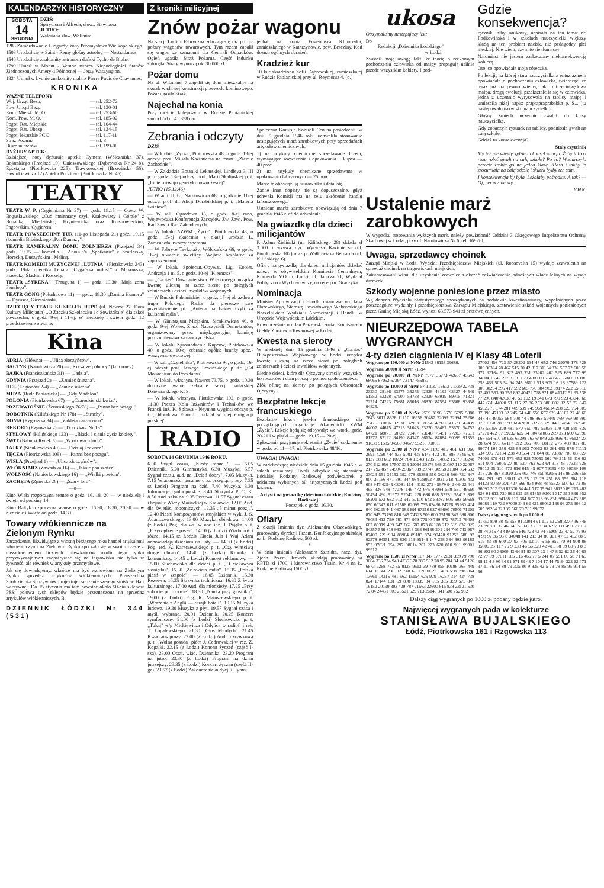KALENDARZYK HISTORYCZNY
SOBOTA
14
GRUDNIA
DZIŚ:
Spirydiona i Alfreda; słow.: Stawibora.
JUTRO:
Waleriana słow. Wolimira
1283 Zamordowanie Ludgardy, żony Przemysława Wielkopolskiego.
1503 Urodził się w Saint - Remy głośny astrolog — Nostradamus.
1546 Urodził się znakomity astronom duński Tycho de Brahe.
1799 Umarł w Monnt - Vernon twórca Niepodległości Stanów Zjednoczonych Ameryki Północnej — Jerzy Waszyngton.
1824 Umarł w Lyonie znakomity malarz Pierre Puvis de Chavannes.
KRONIKA
WAŻNE TELEFONY
| Woj. Urząd Bezp. | — tel. 252-72 |
| Pow. Urząd Bezp. | — tel. 130-01 |
| Kom. Miejsk. M. O. | — tel. 253-60 |
| Kom. Pow. M. O. | — tel. 185-02 |
| Pogot. Rat. Miejskie | — tel. 104-44 |
| Pogot. Rat. Ubezp. | — tel. 134-15 |
| Pogot. lekarskie PCK | — tel. 117-11 |
| Straż Pożarna | — tel. 8 |
| Biuro numerów | — tel. 199-00 |
DYŻURY APTEK:
Dzisiejszej nocy dyżurują apteki: Cymera (Wólczańska 37), Bojarskiego (Przejazd 19), Unieszowskiego (Dąbrowska Nr 24 b), Epsztajna (Piotrkowska 225), Trawkowskiej (Brzezińska 56), Pawlukiewicza 12) Apteka Pocztowa (Piotrkowska Nr 46).
TEATRY
TEATR W. P. (Cegielniana Nr 27) — godz. 19.15 — Opera W. Bogusławskiego „Cud mniemany czyli Krakowiacy i Górale" z Bonacką, Miedzińską, Hryniewicką oraz Krasnowieckim, Pagowskim, Cygierem.
TEATR POWSZECHNY TUR (11-go Listopada 21) godz. 19.15 (komedia Blizińskiego „Pan Damazy".
TEATR KAMERALNY DOMU ŻOŁNIERZA (Przejazd 34) godz. 19.15 — komedia J. Anouilh'a „Spotkanie" z Szaflarską, Horecką, Duszyńskim i Meliną.
TEATR KOMEDII MUZYCZNEJ „LUTNIA" (Piotrkowska 243) godz. 19-ta operetka Lehara „Cygańska miłość" z Makowską, Piasecką, Ślaskim i Koszelą.
TEATR „SYRENA" (Traugutta 1) — godz. 19.30 „Moja żona Penelopa".
TEATR GONG (Południowa 11) — godz. 19.30 „Danina Humoru" — Dymsza, Gierasieński.
DZIECIĘCY TEATR KUKIEŁEK RTPD (ul. Nawrot 27. Dom Kultury Milicjanta) „O Zaczku Szkolaczku i o Sowiżdżale" dla szkół powszechn. o godz. 9-ej i 11-ej. W niedzielę i święta godz. 12 przedstawienie otwarte.
Kina
ADRIA (Główna) — „Ulica złoczyńców".
BAŁTYK (Narutowicza 20) — „Korsarze północy" (kolorowy).
BAJKA (Franciszkańska 31) — „Jadzia".
GDYNIA (Przejazd 2) — „Zamieć śnieżna".
HEL (Legionów 2/4) — „Zamieć śnieżna".
MUZA (Ruda Pabianicka) — „Gdy Madelon".
POLONIA (Piotrkowska 67) — „Czarodziejski kwiat".
PRZEDWIOŚNIE (Żeromskiego 76/78) — „Panna bez posagu".
ROBOTNIK (Kilińskiego Nr 178) — „Strachy".
ROMA (Rzgowska 84) — „Zaklęta narzeczona".
REKORD (Rzgowska 2) — „Dorożkarz Nr 13".
STYLOWY (Kilińskiego 123) — „Blaski i cienie życia kobiety".
ŚWIT (Bałucki Rynek 5) — „W okowach lodu".
TATRY (Sienkiewicza 40) — „Dzisiaj i zawsze".
TĘCZA (Piotrkowska 108) — „Panna bez posagu".
WISŁA (Przejazd 1) — „Ulica złoczyńców".
WŁÓKNIARZ (Zawadzka 16) — „Jaśnie pan szofer".
WOLNOŚĆ (Napiórkowskiego 16) — „Wielki przełom".
ZACHĘTA (Zgierska 26) — „Szary lord".
—o—
Kino Wisła rozpoczyna seanse o godz. 16, 18, 20 — w niedzielę i święta od godziny 14.
Kino Bałtyk rozpoczyna seanse o godz. 16.30, 18.30, 20.30 — w niedziele i święta od godz. 14.30.
Towary włókiennicze na Zielonym Rynku
Zarządzenie, likwidujące z wiosną bieżącego roku handel artykułami włókienniczymi na Zielonym Rynku spotkało się w swoim czasie z niezadowoleniem licznych mieszkańców okolic tego rynku przyzwyczajonych zaopatrywać się na targowisku nie tylko w żywność, ale również w artykuły przemysłowe.
Jak się dowiadujemy, wkrótce ma być wznowiona na Zielonym Rynku sprzedaż artykułów włókienniczych. Powszechna Spółdzielnia Spożywców projektuje założenie szeregu stoisk w Hali warzywnej. Do 15 stycznia ma tam powstać około 50-ciu sklepów PSS; połowa tych sklepów będzie przeznaczona na sprzedaż artykułów włókienniczych. B.
DZIENNIK ŁÓDZKI Nr 344 (531)
Z kroniki milicyjnej
Znów pożar wagonu
Na stacji Łódź - Fabryczna zdarzają się raz po raz pożary wagonów towarowych. Tym razem zapalił się wagon ze szmatami dla Centrali Odpadków. Ogień ugasiła Straż Pożarna. Część ładunku spłonęła. Straty wynoszą ok. 30.000 zł.
Pożar domu
Na ul. Wiśnianej 7 zapalił się dom mieszkalny na skutek wadliwej konstrukcji przewodu kominowego. Pożar ugasiła Straż.
Najechał na konia
Przy moście kolejowym w Rudzie Pabianickiej samochód nr 41.358 na-
jechał na konia Eugeniusza Klimczyka, zamieszkałego w Katarzynowie, pow. Brzeziny. Koń doznał ogólnych obrażeń.
Kradzież kur
10 kur skradziono Zofii Dąbrowskiej, zamieszkałej w Rudzie Pabianickiej przy ul. Reymonta 4. (o.)
Zebrania i odczyty
DZIŚ
— W klubie „Życia", Piotrkowska 48, o godz. 19-ej odczyt prez. Miliała Kazimierza na temat: „Ziemie Zachodnie".
— W Zakładzie Botaniki Lekarskiej, Lindleya 3, III p., o godz. 18-ej odczyt prof. Marii Skalińskiej p. t. „Linie rozwoju genetyki nowoczesnej".
JUTRO (15.12.46)
— W auli U. Ł., Narutowicza 68, o godzinie 11-ej odczyt prof. dr. Alicji Dorabialskiej p. t. „Materia światów".
— W sali, Ogrodowa 18, o godz. 8-ej rano, Wojewódzka Konferencja Zarządów Zw. Zaw., Pow. Rad Zaw. i Rad Zakładowych.
— W lokalu AZWM „Życie", Piotrkowska 48, o godz. 15-ej akademia z okazji urodzin L. Zamenhofa, twórcy esperanta.
— W Fabryce Trykotaży, Wólczańska 66, o godz. 16-ej otwarcie świetlicy. Wejście bezpłatne za zaproszeniami.
— W lokalu Społeczn.-Obywat. Ligi Kobiet, Andrzeja 1 m. 5, o godz. 10-ej „Kiermasz".
— „Caritas" Duszpasterstwa Wojskowego urządza kwestę uliczną na rzecz sierot po poległych żołnierzach i dzieci inwalidów wojennych.
— W Rudzie Pabianickiej, o godz. 17-ej objazdowa trupa Polskiego Radia da pierwsze swe przedstawienie pt. „Antena na bakier czyli za kulisami radia".
— W Gimnazjum Miejskim, Sienkiewicza 46, o godz. 9-ej Wojew. Zjazd Nauczycieli Demokratów, organizowany przez międzypartyjną komisję porozumiewawczą nauczycielską.
— W lokalu Zgromadzenia Kupców, Piotrkowska 40, o godz. 10-ej zebranie ogólne branży spoż.-warzywno-owocowej.
— W sali „Czytelnika", Piotrkowska 96, o godz. 16-ej odczyt prof. Jerzego Lewińskiego p. t.: „Od Monachium do Poczdamu".
— W lokalu własnym, Nawrot 73/75, o godz. 10.30 doroczne walne zebranie sekcji kolarskiej Dziewiarskiego K. S.
— W lokalu własnym, Piotrkowska 102, o godz. 11.30 Prezes Koła Inżynierów i Techników we Francji inż. K. Spława - Neyman wygłosi odczyt p. t. „Odbudowa Francji i udział w niej emigracji polskiej".
RADIO
SOBOTA 14 GRUDNIA 1946 ROKU.
6.00 Sygnł czasu, „Kiedy ranne...". — 6.05 Dziennik. 6.20 Gimnastyka. 6.30 Muzyka. 6.57 Sygnał czasu, aud. na „Dzień dobry". 7.05 Muzyka. 7.15 Wiadomości poranne oraz przegląd prasy. 7.35 (z Łodzi) Program na dziś. 7.40 Muzyka. 8.30 Informacje ogólnopolskie. 8.40 Skrzynka P. C. K. 8.50 Aud. szkolna. 9.35 Przerwa. 11.57 Sygnał czasu i hejnał z Wieży Mariackiej w Krakowie. 12.05 Aud. dla świetlic. robotniczych. 12.35 „5 minut poezji". 12.40 Pieśni kompozytorów rosyjskich w wyk. J. S. Adamczewskiego. 13.00 Muzyka obiadowa. 14.00 (z Łodzi) Pog. dla wsi w opr. inż. J. Pająka p. t. „Przyrządzenie paszy". 14.10 (z Łodzi) Wiadomości różne. 14.15 (z Łodzi) Ciocia Jula i Wuj Adam odpowiadają dzieciom na listy. — 14.30 (z Łodzi) Pog. red. A. Karaczewskiego p. t. „Czy właściwą drogę obrano". 14.40 (z Łodzi) Kronika i komunikaty. 14.45 z Łodzi) Koncert reklamowy. — 15.00 Słuchowisko dla dzieci p. t. „O ciekawym słoniątku". 15.30 „Ze świata radia". 15.35 „Polska pieśń w zespole". — 16.05 Dziennik. 16.30 Rezerwa. 16.35 Skrzynka techniczna. 16.30 Z życia kulturalnego. 17.00 Aud. dla młodzieży. 17.25 „Przy sobocie po robocie". 18.30 „Nauka przy głośniku". 19.00 (z Łodzi) Pog. R. Matuszewskiego p. t. „Wrażenia z Anglii — Strajk hoteli". 19.15 Muzyka ludowa. 19.30 Muzyka z płyt. 19.57 Sygnał czasu i myśli wybrane. 20.01 Dziennik. 20.25 Koncert symfoniczny. 21.00 (z Łodzi) Słuchowisko p. t. „Tukaj" w/g Mickiewicza i Odyńca w radiof. i reż. T. Łopalewskiego. 21.30 „Głos Młodych". 21.45 Kwadrans prozy. 22.00 (z Łodzi) Aud. rozrywkowa p. t. „Wolna posada" pióra J. Cedrowskiej w reż. Z. Kopalki. 22.15 (z Łodzi) Koncert życzeń (część I-sza). 23.00 Ostat. wiad. Dziennika. 23.20 Program na jutro. 23.30 (z Łodzi) Program na dzień jutrzejszy. 23.35 (z Łodzi) Koncert życzeń (część II-ga). 23.57 (z Łodzi) Zakończenie audycji i Hymn.
Społeczna Komisja Kontroli Cen na posiedzeniu w dniu 5 grudnia 1946 roku uchwaliła stosowanie następujących marż zarobkowych przy sprzedażach artykułów chemicznych:
1) na artykuły chemiczne sprzedawane luzem, wymagające rozważenia i opakowania u kupca — 40 proc.
2) na artykuły chemiczne sprzedawane w opakowaniu fabrycznym — 25 proc.
Marże te obowiązują hurtownika i detalistę.
Żadne inne dopłaty nie są dopuszczalne, gdyż uchwała Komisji ma na celu ukrócenie handlu łańcuszkowego.
Ustalone marże zarobkowe obowiązują od dnia 7 grudnia 1946 r. aż do odwołania.
Na gwiazdkę dla dzieci milicjantów
P. Adam Zieliński (ul. Kilińskiego 28) składa zł 3.000 i wzywa dyr. Wyrwasa Kazimierza (ul. Piotrkowska 102) oraz p. Wałkowiaka Bernarda (ul. Kilińskiego 6).
Ofiary na gwiazdkę dla dzieci milicjantów składać należy w obywatelskim Komitecie Centralnym, Komenda MO m. Łodzi, ul. Jaracza 21, Wydział Polityczno - Wychowawczy, na ręce por. Graczyka.
Nominacja
Minister Aprowizacji i Handlu mianował ob. Jana Płażewskiego, Starostę Powiatowego Wąbrzeskiego Naczelnikiem Wydziału Aprowizacji i Handlu w Urzędzie Wojewódzkim Łódzkim.
Równocześnie ob. Jan Płażewski został Komisarzem Giełdy Zbożowo-Towarowej w Łodzi.
Kwesta na sieroty
W niedzielę dnia 15 grudnia 1946 r. „Caritas" Duszpasterstwa Wojskowego w Łodzi, urządza kwestę uliczną na rzecz sierot po poległych żołnierzach i dzieci inwalidów wojennych.
Biedne dzieci, które dla Ojczyzny straciły wszystko, bo rodziców i dom proszą o pomoc społeczeństwa.
Złóż ofiarę na sieroty po poległych Obrońcach Ojczyzny.
Bezpłatne lekcje francuskiego
Bezpłatne lekcje języka francuskiego dla początkujących organizuje Akademicki ZWM „Życie". Lekcje będą się odbywały: we wtorki godz. 20-21 i w piątki — godz. 19.15 — 20-ej.
Zgłoszenia przyjmuje sekretariat „Życie" codziennie w godz. od 11—17, ul. Piotrkowska 48/16.
UWAGA! UWAGA!
W nadchodzącą niedzielę dnia 15 grudnia 1946 r. w salach restauracji Tivoli odbędzie się staraniem Łódzkiej Rodziny Radiowej podwieczorek z udziałem wybitnych sił artystycznych Łodzi pod hasłem:
„Artyści na gwiazdkę dzieciom Łódzkiej Rodziny Radiowej"
Początek o godz. 16.30.
Ofiary
Z okazji Imienin dyr. Aleksandra Olszewskiego, pracownicy dyrekcji Przem. Konfekcyjnego składają na Ł. Rodzinę Radiową 500 zł.
*
W dniu Imienin Aleksandra Szmidta, nacz. dyr. Zjedn. Przem. Jedwab. składają pracownicy na RPTD zł 1700, i kierownictwo Tkalni Nr 4 na Ł. Rodzinę Radiową 1500 zł.
ukosa
Otrzymaliśmy następujący list:
Do
Redakcji „Dziennika Łódzkiego"
w Łodzi
Zwrócił moją uwagę fakt, że teorię o rzekomym pochodzeniu człowieka od małpy propagują usilnie przede wszystkim kobiety. I pod-
Gdzie konsekwencja?
ręcznik, niby naukowy, napisała na ten temat dr. Podkowińska i w szkołach nauczycielki większy kładą na ten problem nacisk, niż pedagodzy płci męskiej. Nie wiem, czym to się tłumaczy.
Natomiast nie jestem zaskoczony niekonsekwencją kobiecą.
Oto, co opowiadała moja córeczka.
Po lekcji, na której stara nauczycielka z entuzjazmem opowiadała o pochodzeniu człowieka, twierdząc, że teraz już na pewno wiemy, jak to trzeciorzędowa małpa, drogą ewolucji przekształciła się w człowieka, jedna z uczennic wyrysowała na tablicy małpę i umieściła niżej napis: praprapraprababka p. S... (tu następowało nazwisko nauczycielki).
Głośny śmiech uczennic zwabił do klasy nauczycielkę.
Gdy zobaczyła rysunek na tablicy, podniosła gwałt na całą szkołę.
Gdzież tu konsekwencja?
Stały czytelnik
My też nie wiemy, gdzie tu konsekwencja. Żeby tak od razu robić gwałt na całą szkołę? Po co? Wystarczyło przecie zrobić go na jedną klasę. Klasa i takby to zrozumiała na całą szkołę i skutek byłby ten sam.
I konsekwencja by była. Leżałaby pośrodku. A tak? — Oj, ner wy, nerwy...
JOAN.
Ustalenie marż zarobkowych
W wypadku stosowania wyższych marż, należy powiadomić Oddział 3 Okręgowego Inspektoratu Ochrony Skarbowej w Łodzi, przy ul. Narutowicza Nr 6, tel. 169-70.
Uwaga, sprzedawcy choinek
Zarząd Miejski w Łodzi Wydział Przedsiębiorstw Miejskich (ul. Roosevelta 15) wydaje zezwolenia na sprzedaż choinek na targowiskach miejskich.
Zainteresowani winni dla uzyskania zezwolenia okazać zaświadczenie odnośnych władz leśnych na wyrąb drzewek.
Szkody wojenne poniesione przez miasto
Wg danych Wydziału Statystycznego sporządzonych na podstawie kwestionariuszy, wypełnianych przez poszczególne wydziały i przedsiębiorstwa Zarządu Miejskiego, zestawienie szkód wojennych poniesionych przez Gminę Miejską Łódź, wynosi 63.573.941 zł przedwojennych.
NIEURZĘDOWA TABELA WYGRANYCH
4-ty dzień ciągnienia IV ej Klasy 48 Loterii
Wygrane po 100.000 zł NrNr 31543 38158 39689.
Wygrana 50.000 zł NrNr 71594.
Wygrane po 20.000 zł NrNr 7977 35773 42637 45643 66065 67052 67394 73147 75585.
Wygrane po 10.000 zł NrNr 57 11037 16612 21739 22738 23230 28136 33575 35275 42328 43192 43327 44549 51552 52328 57900 58738 62329 68919 69915 71321 72214 74223 75681 85016 86820 87594 93608 93858 94825.
Wygrane po 5.000 zł NrNr 2539 3196 3670 5795 5880 7643 8017 8628 11710 16956 20487 22093 22994 25266 29475 31006 32531 37953 38654 40922 41571 42439 44007 44675 47315 51043 53220 53467 53670 54752 64721 68071 68722 70407 73048 75451 77283 77611 81272 82122 84190 84347 86134 87884 90099 91355 91838 91535 94569 94677 95218 99001.
Wygrane po 2.000 zł NrNr 434 1193 415 461 631 966 2991 4260 444 833 5081 438 6146 423 701 886 7546 670 8137 388 602 10724 784 11543 12356 14862 15379 16248 270 612 956 17507 538 19064 20176 568 21097 110 22067 217 792 857 24904 25867 989 29747 30958 31004 354 532 33023 551 34153 392 978 35386 510 36239 569 752 847 900 37156 471 891 944 954 38992 40031 318 41306 432 608 947 42545 43081 114 44182 272 45879 942 46422 441 495 836 948 47076 149 472 975 48084 538 561 49560 50454 492 51972 52042 228 666 688 53281 55413 609 56201 572 662 913 942 57110 642 58367 605 693 59668 850 60347 611 61586 62095 735 63496 64726 65260 424 940 66225 441 467 583 691 67210 937 69690 70501 71205 870 945 73791 816 945 74323 509 600 75168 345 386 800 76083 413 729 781 874 979 77540 769 872 78712 79408 662 80319 439 647 662 680 873 82128 212 519 837 925 84357 556 618 983 85218 398 86188 201 234 740 743 967 87400 721 994 88964 89183 874 90470 91253 688 97 92578 94551 805 836 913 95146 147 228 364 893 96185 953 97021 054 297 98014 201 273 670 810 991 99001 99917.
Wygrane po 1.500 zł NrNr 107 347 1777 2031 359 79 790 3004 336 734 943 4235 370 385 532 78 95 704 34 44 5126 6673 7268 752 55 8125 9513 39 759 855 10188 365 449 614 11144 236 92 740 63 12000 231 463 558 798 864 13661 14315 481 562 15154 625 929 16267 314 424 738 824 17144 631 59 898 18039 84 105 355 359 575 847 19152 20199 303 420 787 21563 22600 815 838 23121 530 72 84 24451 603 25521 529 713 26148 341 608 752 982
27002 456 723 57 28202 534 47 652 746 29079 178 726 903 30324 78 467 515 20 42 817 31164 332 557 72 608 58 977 32164 91 322 493 731 33262 462 525 689 777 99 34004 16 42 227 31 311 20 480 609 764 846 35041 93 106 253 463 503 54 94 745 36111 513 905 16 18 37589 722 906 38294 395 417 592 605 770 884 982 39174 222 55 310 92 407 553 90 753 892 40422 728 821 68 41312 51 95 536 77 290 840 42030 49 52 102 19 341 673 799 923 43048 68 447 631 44020 51 115 27 86 253 380 602 32 53 72 847 45025 75 174 281 409 539 749 969 46014 208 623 754 809 37 990 47103 32 245 64 440 550 657 928 48102 27 48 60 347 48 49055 564 708 44 786 865 50449 769 869 98 990 97 51060 280 593 684 908 53277 329 449 54548 747 48 873 55056 220 481 570 650 782 56038 109 438 581 639 57271 422 67 59232 625 34 804 61065 289 373 600 62096 167 554 610 60 935 63398 763 64049 235 936 41 66124 27 28 674 901 67117 212 366 703 68112 275 468 827 85 69074 194 359 425 88 963 70063 83 291 655 878 71111 534 906 72134 238 49 554 71 844 85 73387 708 83 927 74009 379 411 573 652 828 75053 162 79 211 46 416 82 611 904 76005 27 80 530 762 623 64 915 45 77333 926 78012 25 110 472 816 915 45 907 79355 440 80089 108 215 726 867 81020 336 403 746 850 82056 145 88 296 356 564 791 907 83011 42 55 112 28 451 68 559 604 716 84123 80 89 301 427 669 834 968 78 85327 500 63 72 85 86090 202 939 87300 54 441 717 35 941 88120 89 213 482 526 91 613 730 892 921 98 91353 92024 317 510 836 952 93022 911 94188 210 364 607 718 93 831 95044 473 989 96089 119 732 97000 243 92 421 98032 188 93 275 308 12 605 99264 328 35 560 70 781 99877.
Dalszy ciąg wygranych po 1.000 zł
31750 809 38 45 955 91 32014 91 112 52 268 327 436 746 73 89 816 32 46 943 56 68 33018 34 6 97 111 49 62 81 7 28 74 315 48 419 586 646 728 42 94 35008 33 47 52 79 93 4 98 97 36 95 8 34048 141 213 34 80 301 47 52 452 88 9 519 43 89 600 37 93 705 12 10 6 56 857 70 94 908 88 35006 25 117 76 9 238 46 56 320 42 411 38 59 60 73 8 3 96 903 90 36000 43 64 81 83 307 23 4 47 8 52 62 36 40 63 72 77 99 37011 165 316 466 70 5 241 07 591 60 58 71 65 38 11 4 3 90 34 91 671 89 43 7 104 17 44 75 84 323 62 471 97 11 86 64 88 79 305 80 9 835 42 5 79 78 86 95 914 55 56.
Dalszy ciąg wygranych po 1000 zł podany będzie jutro.
Najwięcej wygranych pada w kolekturze
STANISŁAWA BUJALSKIEGO
Łódź, Piotrkowska 161 i Rzgowska 113